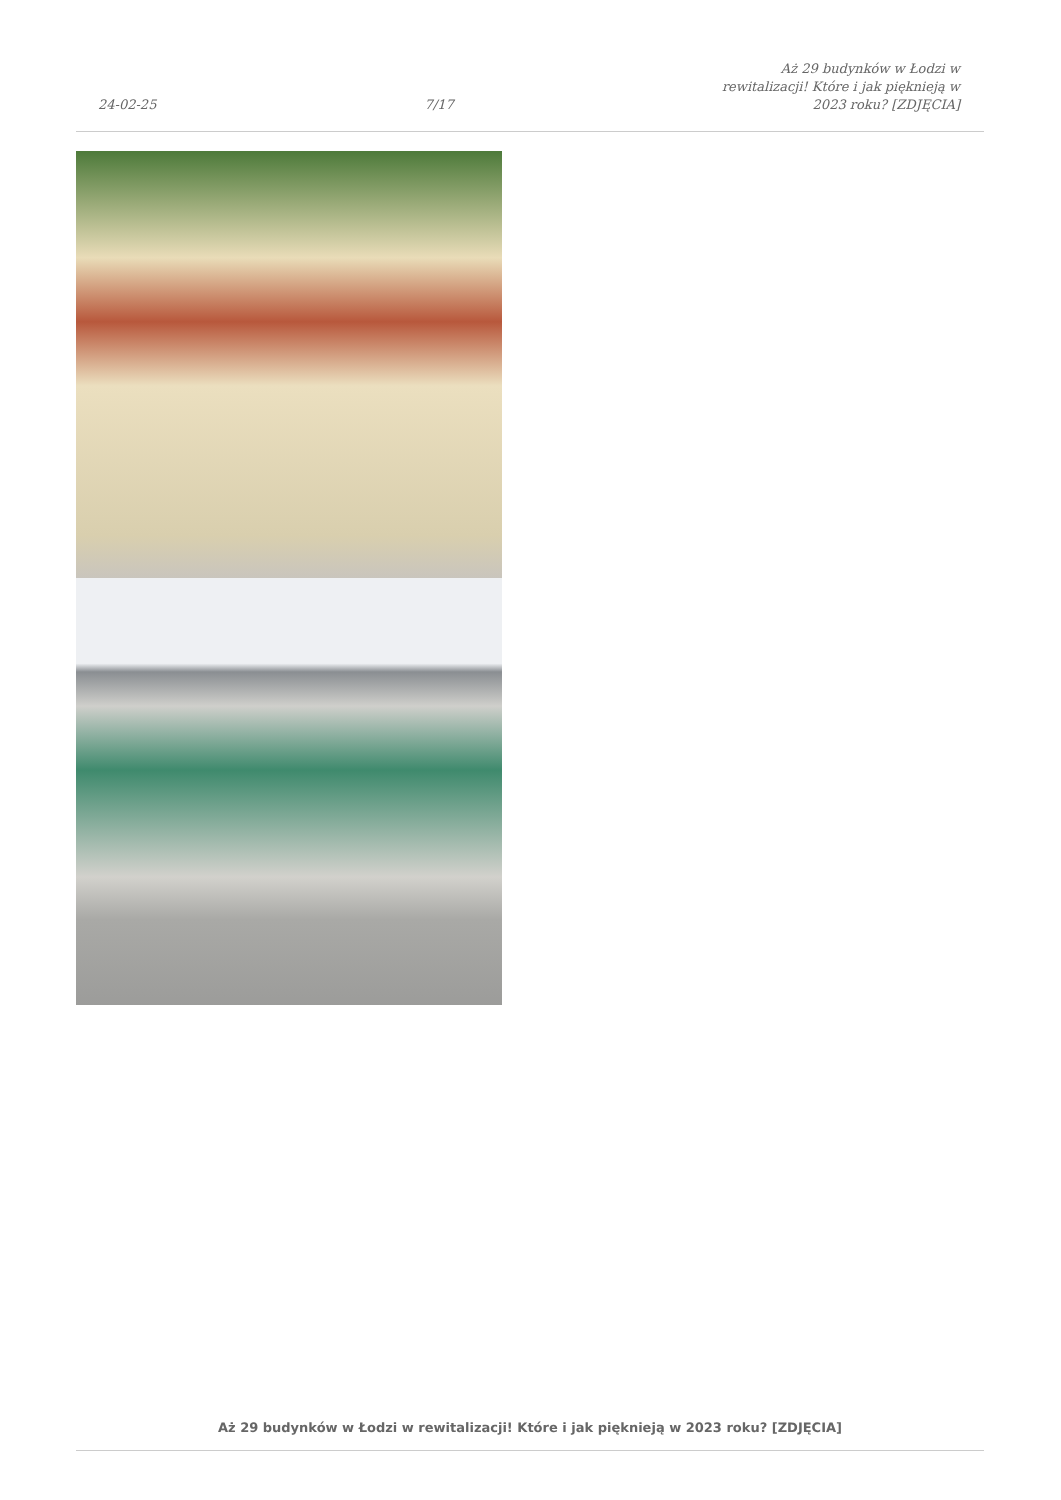24-02-25
7/17
Aż 29 budynków w Łodzi w
rewitalizacji! Które i jak pięknieją w
2023 roku? [ZDJĘCIA]
Aż 29 budynków w Łodzi w rewitalizacji! Które i jak pięknieją w 2023 roku? [ZDJĘCIA]